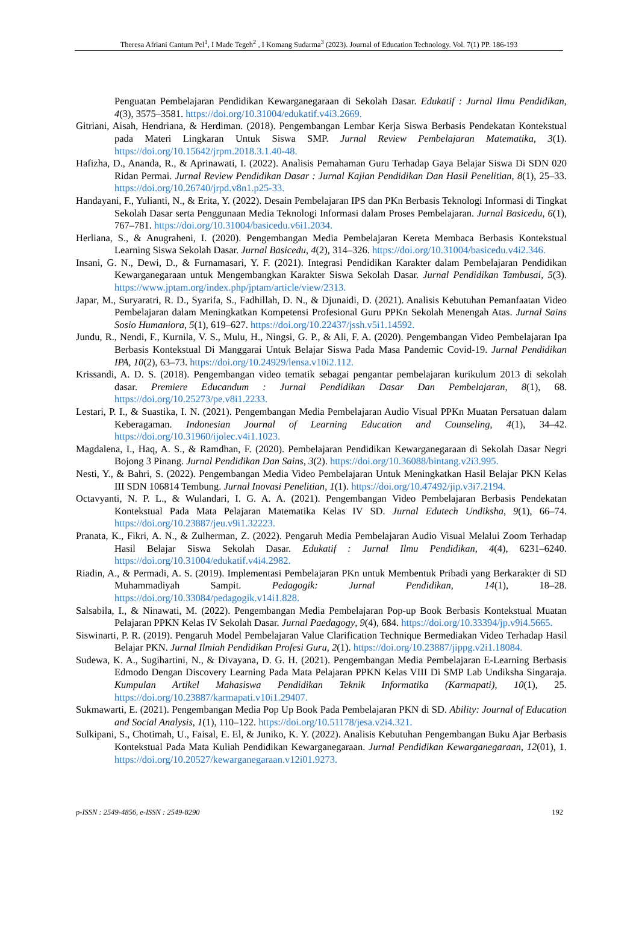Theresa Afriani Cantum Pel<sup>1</sup>, I Made Tegeh<sup>2</sup> , I Komang Sudarma<sup>3</sup> (2023). Journal of Education Technology. Vol. 7(1) PP. 186-193
Penguatan Pembelajaran Pendidikan Kewarganegaraan di Sekolah Dasar. Edukatif : Jurnal Ilmu Pendidikan, 4(3), 3575–3581. https://doi.org/10.31004/edukatif.v4i3.2669.
Gitriani, Aisah, Hendriana, & Herdiman. (2018). Pengembangan Lembar Kerja Siswa Berbasis Pendekatan Kontekstual pada Materi Lingkaran Untuk Siswa SMP. Jurnal Review Pembelajaran Matematika, 3(1). https://doi.org/10.15642/jrpm.2018.3.1.40-48.
Hafizha, D., Ananda, R., & Aprinawati, I. (2022). Analisis Pemahaman Guru Terhadap Gaya Belajar Siswa Di SDN 020 Ridan Permai. Jurnal Review Pendidikan Dasar : Jurnal Kajian Pendidikan Dan Hasil Penelitian, 8(1), 25–33. https://doi.org/10.26740/jrpd.v8n1.p25-33.
Handayani, F., Yulianti, N., & Erita, Y. (2022). Desain Pembelajaran IPS dan PKn Berbasis Teknologi Informasi di Tingkat Sekolah Dasar serta Penggunaan Media Teknologi Informasi dalam Proses Pembelajaran. Jurnal Basicedu, 6(1), 767–781. https://doi.org/10.31004/basicedu.v6i1.2034.
Herliana, S., & Anugraheni, I. (2020). Pengembangan Media Pembelajaran Kereta Membaca Berbasis Kontekstual Learning Siswa Sekolah Dasar. Jurnal Basicedu, 4(2), 314–326. https://doi.org/10.31004/basicedu.v4i2.346.
Insani, G. N., Dewi, D., & Furnamasari, Y. F. (2021). Integrasi Pendidikan Karakter dalam Pembelajaran Pendidikan Kewarganegaraan untuk Mengembangkan Karakter Siswa Sekolah Dasar. Jurnal Pendidikan Tambusai, 5(3). https://www.jptam.org/index.php/jptam/article/view/2313.
Japar, M., Suryaratri, R. D., Syarifa, S., Fadhillah, D. N., & Djunaidi, D. (2021). Analisis Kebutuhan Pemanfaatan Video Pembelajaran dalam Meningkatkan Kompetensi Profesional Guru PPKn Sekolah Menengah Atas. Jurnal Sains Sosio Humaniora, 5(1), 619–627. https://doi.org/10.22437/jssh.v5i1.14592.
Jundu, R., Nendi, F., Kurnila, V. S., Mulu, H., Ningsi, G. P., & Ali, F. A. (2020). Pengembangan Video Pembelajaran Ipa Berbasis Kontekstual Di Manggarai Untuk Belajar Siswa Pada Masa Pandemic Covid-19. Jurnal Pendidikan IPA, 10(2), 63–73. https://doi.org/10.24929/lensa.v10i2.112.
Krissandi, A. D. S. (2018). Pengembangan video tematik sebagai pengantar pembelajaran kurikulum 2013 di sekolah dasar. Premiere Educandum : Jurnal Pendidikan Dasar Dan Pembelajaran, 8(1), 68. https://doi.org/10.25273/pe.v8i1.2233.
Lestari, P. I., & Suastika, I. N. (2021). Pengembangan Media Pembelajaran Audio Visual PPKn Muatan Persatuan dalam Keberagaman. Indonesian Journal of Learning Education and Counseling, 4(1), 34–42. https://doi.org/10.31960/ijolec.v4i1.1023.
Magdalena, I., Haq, A. S., & Ramdhan, F. (2020). Pembelajaran Pendidikan Kewarganegaraan di Sekolah Dasar Negri Bojong 3 Pinang. Jurnal Pendidikan Dan Sains, 3(2). https://doi.org/10.36088/bintang.v2i3.995.
Nesti, Y., & Bahri, S. (2022). Pengembangan Media Video Pembelajaran Untuk Meningkatkan Hasil Belajar PKN Kelas III SDN 106814 Tembung. Jurnal Inovasi Penelitian, 1(1). https://doi.org/10.47492/jip.v3i7.2194.
Octavyanti, N. P. L., & Wulandari, I. G. A. A. (2021). Pengembangan Video Pembelajaran Berbasis Pendekatan Kontekstual Pada Mata Pelajaran Matematika Kelas IV SD. Jurnal Edutech Undiksha, 9(1), 66–74. https://doi.org/10.23887/jeu.v9i1.32223.
Pranata, K., Fikri, A. N., & Zulherman, Z. (2022). Pengaruh Media Pembelajaran Audio Visual Melalui Zoom Terhadap Hasil Belajar Siswa Sekolah Dasar. Edukatif : Jurnal Ilmu Pendidikan, 4(4), 6231–6240. https://doi.org/10.31004/edukatif.v4i4.2982.
Riadin, A., & Permadi, A. S. (2019). Implementasi Pembelajaran PKn untuk Membentuk Pribadi yang Berkarakter di SD Muhammadiyah Sampit. Pedagogik: Jurnal Pendidikan, 14(1), 18–28. https://doi.org/10.33084/pedagogik.v14i1.828.
Salsabila, I., & Ninawati, M. (2022). Pengembangan Media Pembelajaran Pop-up Book Berbasis Kontekstual Muatan Pelajaran PPKN Kelas IV Sekolah Dasar. Jurnal Paedagogy, 9(4), 684. https://doi.org/10.33394/jp.v9i4.5665.
Siswinarti, P. R. (2019). Pengaruh Model Pembelajaran Value Clarification Technique Bermediakan Video Terhadap Hasil Belajar PKN. Jurnal Ilmiah Pendidikan Profesi Guru, 2(1). https://doi.org/10.23887/jippg.v2i1.18084.
Sudewa, K. A., Sugihartini, N., & Divayana, D. G. H. (2021). Pengembangan Media Pembelajaran E-Learning Berbasis Edmodo Dengan Discovery Learning Pada Mata Pelajaran PPKN Kelas VIII Di SMP Lab Undiksha Singaraja. Kumpulan Artikel Mahasiswa Pendidikan Teknik Informatika (Karmapati), 10(1), 25. https://doi.org/10.23887/karmapati.v10i1.29407.
Sukmawarti, E. (2021). Pengembangan Media Pop Up Book Pada Pembelajaran PKN di SD. Ability: Journal of Education and Social Analysis, 1(1), 110–122. https://doi.org/10.51178/jesa.v2i4.321.
Sulkipani, S., Chotimah, U., Faisal, E. El, & Juniko, K. Y. (2022). Analisis Kebutuhan Pengembangan Buku Ajar Berbasis Kontekstual Pada Mata Kuliah Pendidikan Kewarganegaraan. Jurnal Pendidikan Kewarganegaraan, 12(01), 1. https://doi.org/10.20527/kewarganegaraan.v12i01.9273.
p-ISSN : 2549-4856, e-ISSN : 2549-8290 192